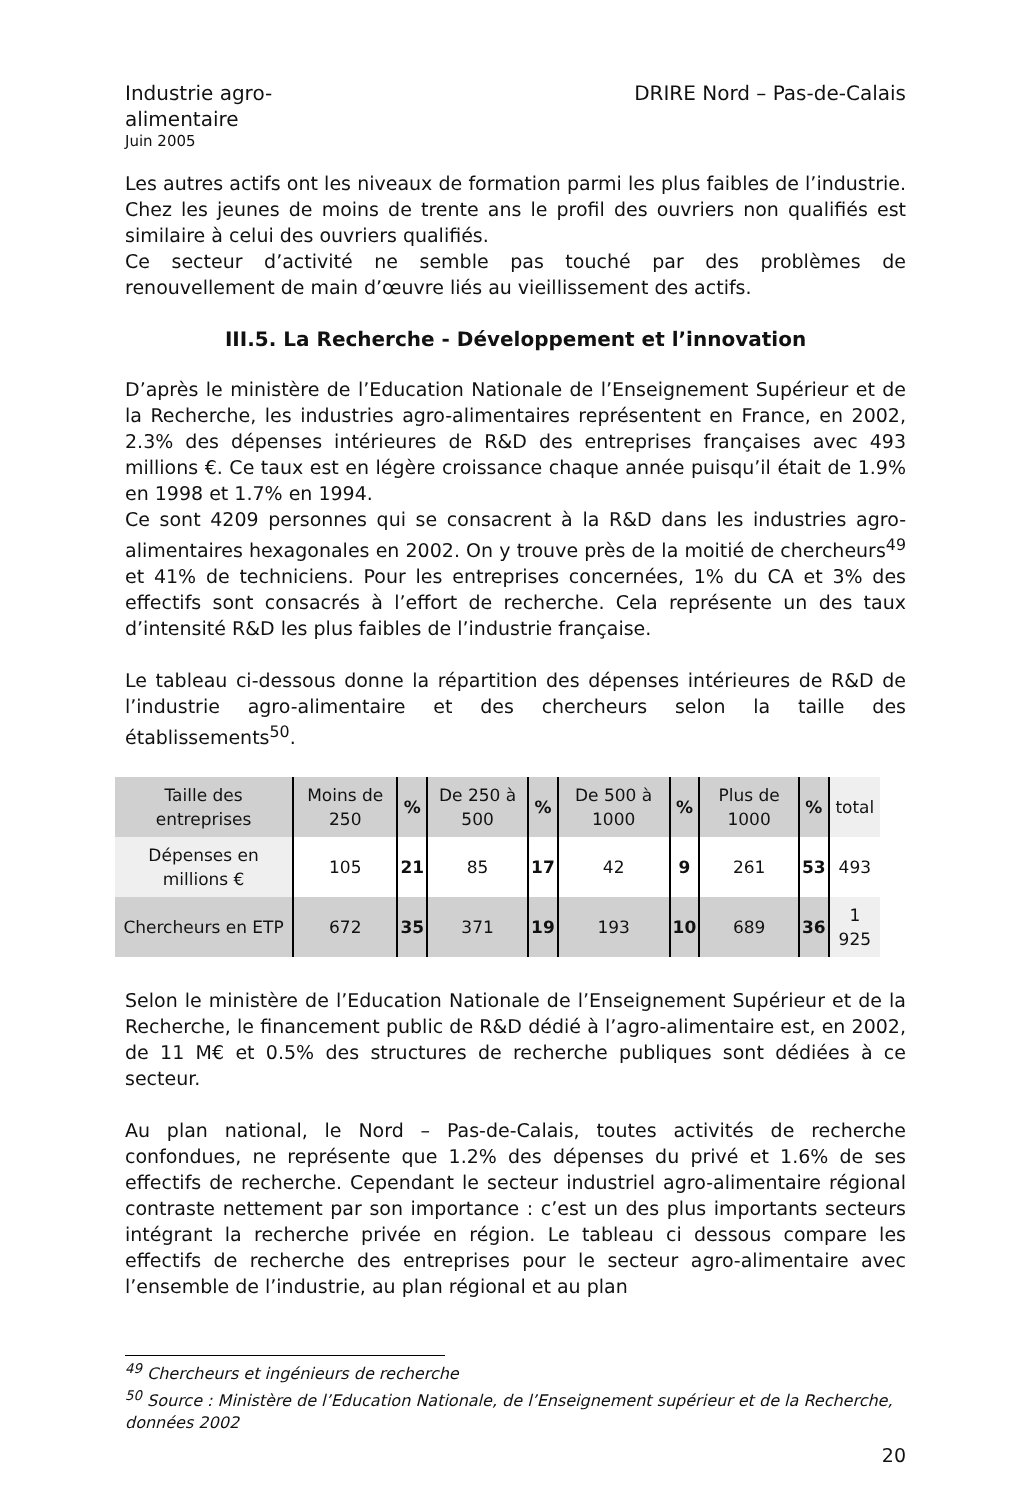Industrie agro-alimentaire
Juin 2005
DRIRE Nord – Pas-de-Calais
Les autres actifs ont les niveaux de formation parmi les plus faibles de l’industrie. Chez les jeunes de moins de trente ans le profil des ouvriers non qualifiés est similaire à celui des ouvriers qualifiés.
Ce secteur d’activité ne semble pas touché par des problèmes de renouvellement de main d’œuvre liés au vieillissement des actifs.
III.5. La Recherche - Développement et l’innovation
D’après le ministère de l’Education Nationale de l’Enseignement Supérieur et de la Recherche, les industries agro-alimentaires représentent en France, en 2002, 2.3% des dépenses intérieures de R&D des entreprises françaises avec 493 millions €. Ce taux est en légère croissance chaque année puisqu’il était de 1.9% en 1998 et 1.7% en 1994.
Ce sont 4209 personnes qui se consacrent à la R&D dans les industries agro-alimentaires hexagonales en 2002. On y trouve près de la moitié de chercheurs<sup>49</sup> et 41% de techniciens. Pour les entreprises concernées, 1% du CA et 3% des effectifs sont consacrés à l’effort de recherche. Cela représente un des taux d’intensité R&D les plus faibles de l’industrie française.
Le tableau ci-dessous donne la répartition des dépenses intérieures de R&D de l’industrie agro-alimentaire et des chercheurs selon la taille des établissements<sup>50</sup>.
| Taille des entreprises | Moins de 250 | % | De 250 à 500 | % | De 500 à 1000 | % | Plus de 1000 | % | total |
| Dépenses en millions € | 105 | 21 | 85 | 17 | 42 | 9 | 261 | 53 | 493 |
| Chercheurs en ETP | 672 | 35 | 371 | 19 | 193 | 10 | 689 | 36 | 1 925 |
Selon le ministère de l’Education Nationale de l’Enseignement Supérieur et de la Recherche, le financement public de R&D dédié à l’agro-alimentaire est, en 2002, de 11 M€ et 0.5% des structures de recherche publiques sont dédiées à ce secteur.
Au plan national, le Nord – Pas-de-Calais, toutes activités de recherche confondues, ne représente que 1.2% des dépenses du privé et 1.6% de ses effectifs de recherche. Cependant le secteur industriel agro-alimentaire régional contraste nettement par son importance : c’est un des plus importants secteurs intégrant la recherche privée en région. Le tableau ci dessous compare les effectifs de recherche des entreprises pour le secteur agro-alimentaire avec l’ensemble de l’industrie, au plan régional et au plan
<sup>49</sup> Chercheurs et ingénieurs de recherche
<sup>50</sup> Source : Ministère de l’Education Nationale, de l’Enseignement supérieur et de la Recherche, données 2002
20